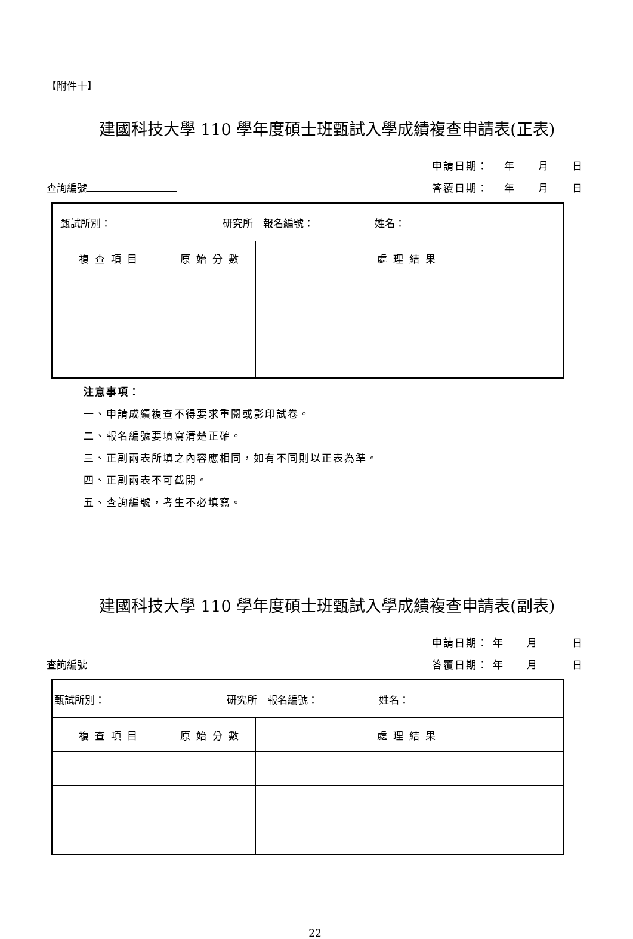【附件十】
建國科技大學 110 學年度碩士班甄試入學成績複查申請表(正表)
查詢編號
申請日期： 　年　　月　　日
答覆日期： 　年　　月　　日
| 甄試所別： 研究所 報名編號： 姓名： | | |
| 複查項目 | 原始分數 | 處理結果 |
注意事項：
一、申請成績複查不得要求重閱或影印試卷。
二、報名編號要填寫清楚正確。
三、正副兩表所填之內容應相同，如有不同則以正表為準。
四、正副兩表不可截開。
五、查詢編號，考生不必填寫。
建國科技大學 110 學年度碩士班甄試入學成績複查申請表(副表)
查詢編號
申請日期： 年　　月　　　日
答覆日期： 年　　月　　　日
| 甄試所別： 研究所 報名編號： 姓名： | | |
| 複查項目 | 原始分數 | 處理結果 |
22